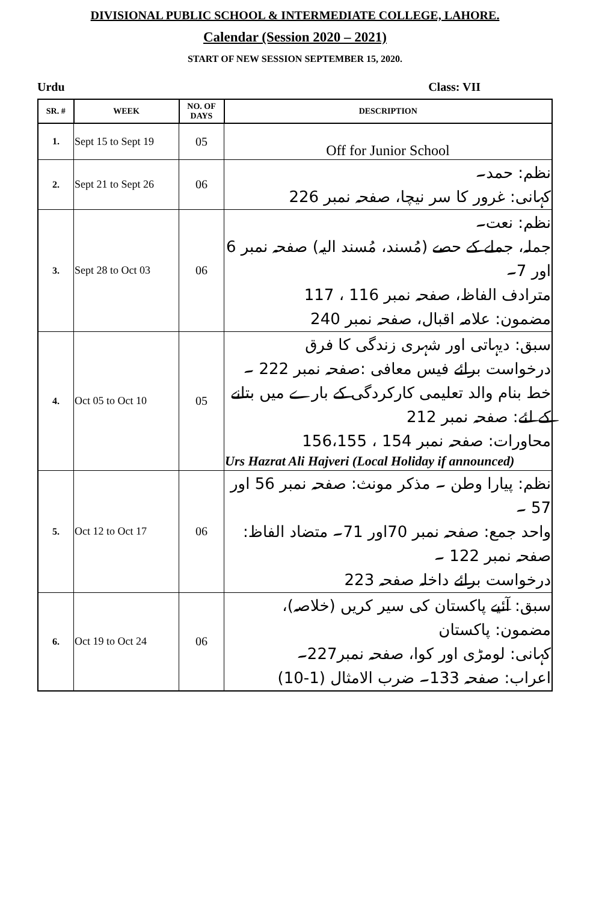DIVISIONAL PUBLIC SCHOOL & INTERMEDIATE COLLEGE, LAHORE.
Calendar (Session 2020 – 2021)
START OF NEW SESSION SEPTEMBER 15, 2020.
Urdu Class: VII
| SR. # | WEEK | NO. OF DAYS | DESCRIPTION |
| --- | --- | --- | --- |
| 1. | Sept 15 to Sept 19 | 05 | Off for Junior School |
| 2. | Sept 21 to Sept 26 | 06 | نظم: حمد۔ کہانی: غرور کا سر نیچا، صفحہ نمبر 226 |
| 3. | Sept 28 to Oct 03 | 06 | نظم: نعت۔ جملہ، جملے کے حصے (مُسند، مُسند الیہ) صفحہ نمبر 6 اور 7۔ مترادف الفاظ، صفحہ نمبر 116 ، 117 مضمون: علامہ اقبال، صفحہ نمبر 240 |
| 4. | Oct 05 to Oct 10 | 05 | سبق: دیہاتی اور شہری زندگی کا فرق درخواست برائے فیس معافی :صفحہ نمبر 222 ۔ خط بنام والد تعلیمی کارکردگی کے بارے میں بتانے کے لئے: صفحہ نمبر 212 محاورات: صفحہ نمبر 154 ، 156،155 Urs Hazrat Ali Hajveri (Local Holiday if announced) |
| 5. | Oct 12 to Oct 17 | 06 | نظم: پیارا وطن ۔ مذکر مونث: صفحہ نمبر 56 اور 57 ۔ واحد جمع: صفحہ نمبر 70اور 71۔ متضاد الفاظ: صفحہ نمبر 122 ۔ درخواست برائے داخلہ صفحہ 223 |
| 6. | Oct 19 to Oct 24 | 06 | سبق: آئیے پاکستان کی سیر کریں (خلاصہ)، مضمون: پاکستان کہانی: لومڑی اور کوا، صفحہ نمبر227۔ اعراب: صفحہ 133۔ ضرب الامثال (1-10) |